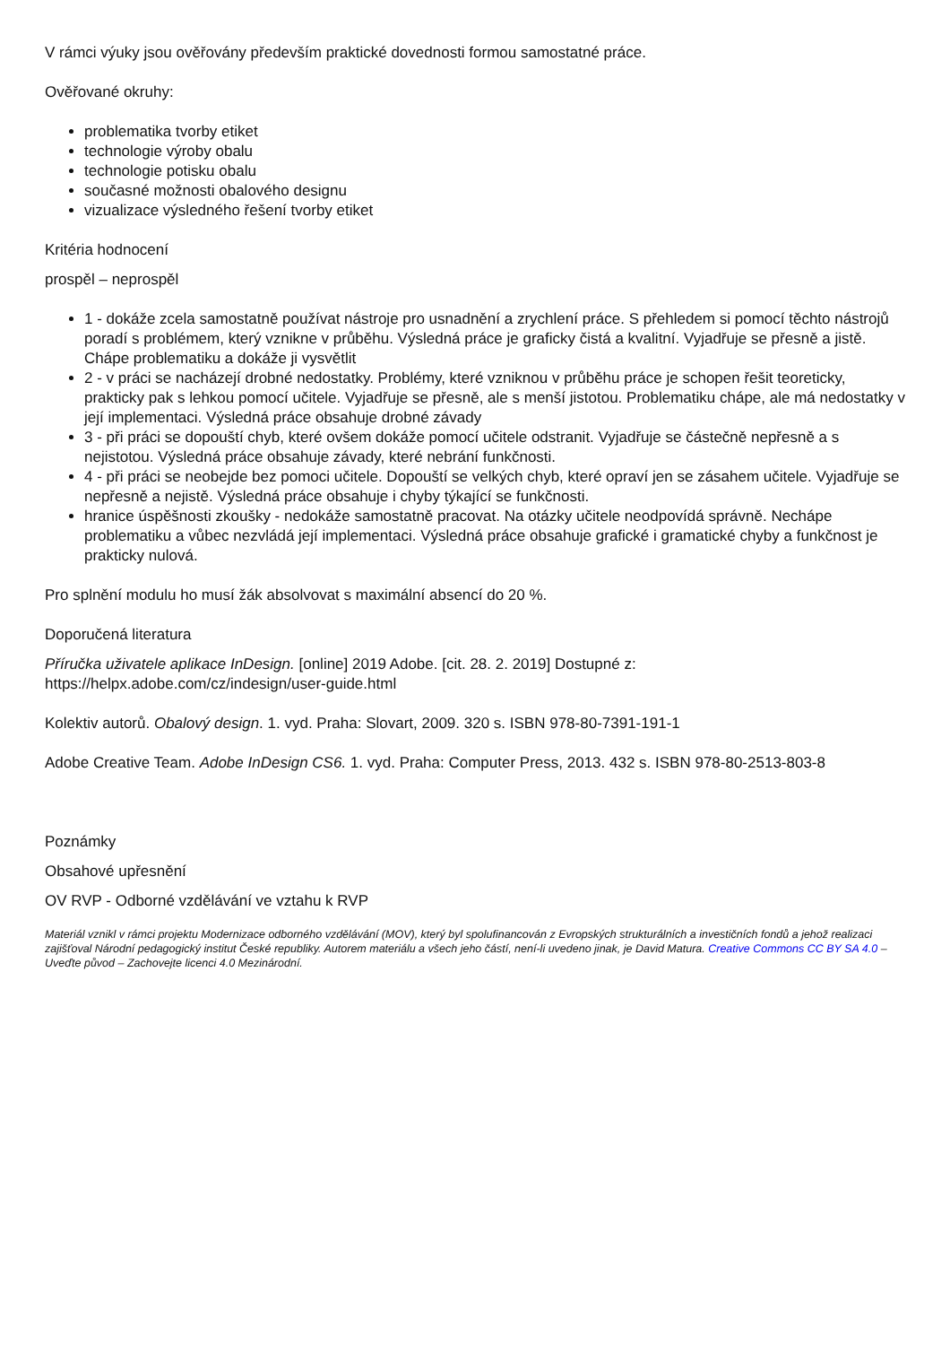V rámci výuky jsou ověřovány především praktické dovednosti formou samostatné práce.
Ověřované okruhy:
problematika tvorby etiket
technologie výroby obalu
technologie potisku obalu
současné možnosti obalového designu
vizualizace výsledného řešení tvorby etiket
Kritéria hodnocení
prospěl – neprospěl
1 - dokáže zcela samostatně používat nástroje pro usnadnění a zrychlení práce. S přehledem si pomocí těchto nástrojů poradí s problémem, který vznikne v průběhu. Výsledná práce je graficky čistá a kvalitní. Vyjadřuje se přesně a jistě. Chápe problematiku a dokáže ji vysvětlit
2 - v práci se nacházejí drobné nedostatky. Problémy, které vzniknou v průběhu práce je schopen řešit teoreticky, prakticky pak s lehkou pomocí učitele. Vyjadřuje se přesně, ale s menší jistotou. Problematiku chápe, ale má nedostatky v její implementaci. Výsledná práce obsahuje drobné závady
3 - při práci se dopouští chyb, které ovšem dokáže pomocí učitele odstranit. Vyjadřuje se částečně nepřesně a s nejistotou. Výsledná práce obsahuje závady, které nebrání funkčnosti.
4 - při práci se neobejde bez pomoci učitele. Dopouští se velkých chyb, které opraví jen se zásahem učitele. Vyjadřuje se nepřesně a nejistě. Výsledná práce obsahuje i chyby týkající se funkčnosti.
hranice úspěšnosti zkoušky - nedokáže samostatně pracovat. Na otázky učitele neodpovídá správně. Nechápe problematiku a vůbec nezvládá její implementaci. Výsledná práce obsahuje grafické i gramatické chyby a funkčnost je prakticky nulová.
Pro splnění modulu ho musí žák absolvovat s maximální absencí do 20 %.
Doporučená literatura
Příručka uživatele aplikace InDesign. [online] 2019 Adobe. [cit. 28. 2. 2019] Dostupné z:
https://helpx.adobe.com/cz/indesign/user-guide.html
Kolektiv autorů. Obalový design. 1. vyd. Praha: Slovart, 2009. 320 s. ISBN 978-80-7391-191-1
Adobe Creative Team. Adobe InDesign CS6. 1. vyd. Praha: Computer Press, 2013. 432 s. ISBN 978-80-2513-803-8
Poznámky
Obsahové upřesnění
OV RVP - Odborné vzdělávání ve vztahu k RVP
Materiál vznikl v rámci projektu Modernizace odborného vzdělávání (MOV), který byl spolufinancován z Evropských strukturálních a investičních fondů a jehož realizaci zajišťoval Národní pedagogický institut České republiky. Autorem materiálu a všech jeho částí, není-li uvedeno jinak, je David Matura. Creative Commons CC BY SA 4.0 – Uveďte původ – Zachovejte licenci 4.0 Mezinárodní.